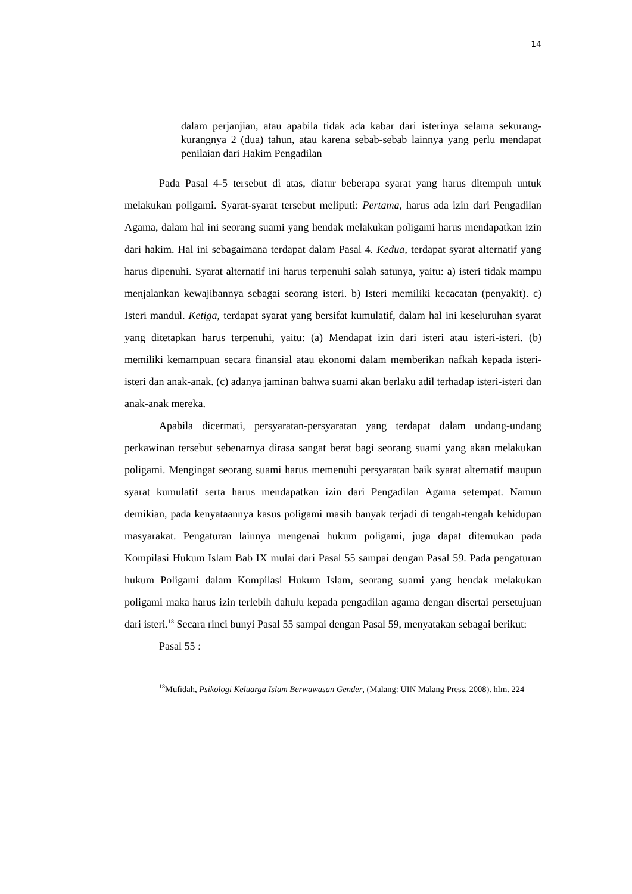14
dalam perjanjian, atau apabila tidak ada kabar dari isterinya selama sekurang-kurangnya 2 (dua) tahun, atau karena sebab-sebab lainnya yang perlu mendapat penilaian dari Hakim Pengadilan
Pada Pasal 4-5 tersebut di atas, diatur beberapa syarat yang harus ditempuh untuk melakukan poligami. Syarat-syarat tersebut meliputi: Pertama, harus ada izin dari Pengadilan Agama, dalam hal ini seorang suami yang hendak melakukan poligami harus mendapatkan izin dari hakim. Hal ini sebagaimana terdapat dalam Pasal 4. Kedua, terdapat syarat alternatif yang harus dipenuhi. Syarat alternatif ini harus terpenuhi salah satunya, yaitu: a) isteri tidak mampu menjalankan kewajibannya sebagai seorang isteri. b) Isteri memiliki kecacatan (penyakit). c) Isteri mandul. Ketiga, terdapat syarat yang bersifat kumulatif, dalam hal ini keseluruhan syarat yang ditetapkan harus terpenuhi, yaitu: (a) Mendapat izin dari isteri atau isteri-isteri. (b) memiliki kemampuan secara finansial atau ekonomi dalam memberikan nafkah kepada isteri-isteri dan anak-anak. (c) adanya jaminan bahwa suami akan berlaku adil terhadap isteri-isteri dan anak-anak mereka.
Apabila dicermati, persyaratan-persyaratan yang terdapat dalam undang-undang perkawinan tersebut sebenarnya dirasa sangat berat bagi seorang suami yang akan melakukan poligami. Mengingat seorang suami harus memenuhi persyaratan baik syarat alternatif maupun syarat kumulatif serta harus mendapatkan izin dari Pengadilan Agama setempat. Namun demikian, pada kenyataannya kasus poligami masih banyak terjadi di tengah-tengah kehidupan masyarakat. Pengaturan lainnya mengenai hukum poligami, juga dapat ditemukan pada Kompilasi Hukum Islam Bab IX mulai dari Pasal 55 sampai dengan Pasal 59. Pada pengaturan hukum Poligami dalam Kompilasi Hukum Islam, seorang suami yang hendak melakukan poligami maka harus izin terlebih dahulu kepada pengadilan agama dengan disertai persetujuan dari isteri.<sup>18</sup> Secara rinci bunyi Pasal 55 sampai dengan Pasal 59, menyatakan sebagai berikut:
Pasal 55 :
<sup>18</sup> Mufidah, Psikologi Keluarga Islam Berwawasan Gender, (Malang: UIN Malang Press, 2008). hlm. 224